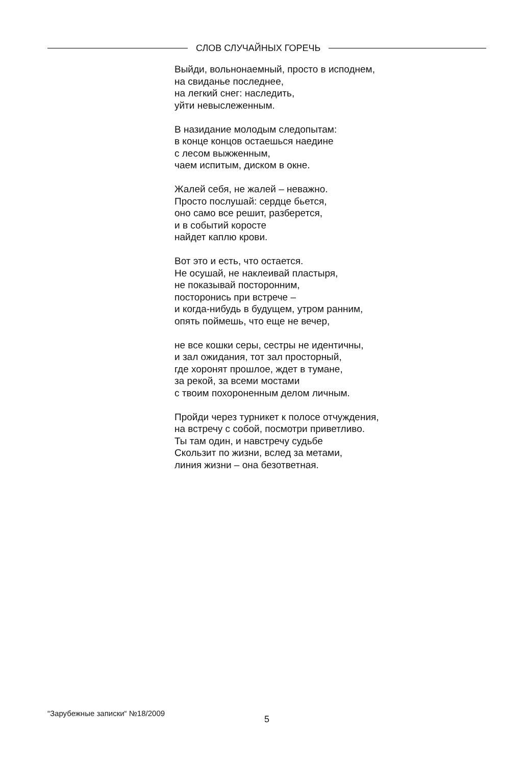СЛОВ СЛУЧАЙНЫХ ГОРЕЧЬ
Выйди, вольнонаемный, просто в исподнем,
на свиданье последнее,
на легкий снег: наследить,
уйти невыслеженным.
В назидание молодым следопытам:
в конце концов остаешься наедине
с лесом выжженным,
чаем испитым, диском в окне.
Жалей себя, не жалей – неважно.
Просто послушай: сердце бьется,
оно само все решит, разберется,
и в событий коросте
найдет каплю крови.
Вот это и есть, что остается.
Не осушай, не наклеивай пластыря,
не показывай посторонним,
посторонись при встрече –
и когда-нибудь в будущем, утром ранним,
опять поймешь, что еще не вечер,
не все кошки серы, сестры не идентичны,
и зал ожидания, тот зал просторный,
где хоронят прошлое, ждет в тумане,
за рекой, за всеми мостами
с твоим похороненным делом личным.
Пройди через турникет к полосе отчуждения,
на встречу с собой, посмотри приветливо.
Ты там один, и навстречу судьбе
Скользит по жизни, вслед за метами,
линия жизни – она безответная.
“Зарубежные записки“ №18/2009
5